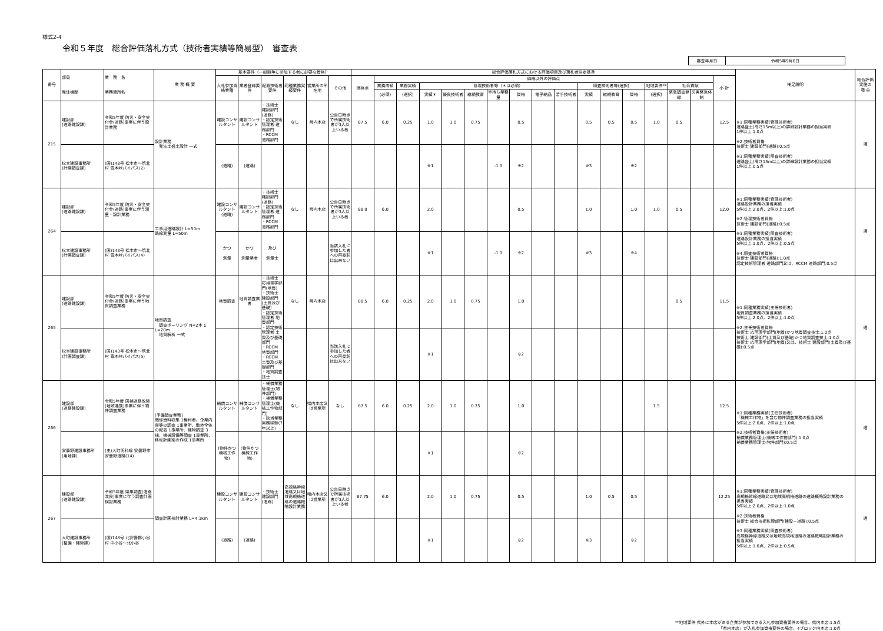様式2-4
令和５年度　総合評価落札方式（技術者実績等簡易型）　審査表
| 審査年月日 | 令和5年9月6日 |
| 番号 | 部局 発注機関 | 業 務 名 業務箇所名 | 業 務 概 要 | 基本要件（一般競争に参加する者に必要な資格） | | | | | | 総合評価落札方式における評価項目及び落札者決定基準 | | | | | | | | | | | | | | | | | 補足説明 | 総合評価 実施の 適 否 |
| --- | --- | --- | --- | --- | --- | --- | --- | --- | --- | --- | --- | --- | --- | --- | --- | --- | --- | --- | --- | --- | --- | --- | --- | --- | --- | --- | --- | --- |
| | | | | 入札参加資格業種 | 業者登録要件 | 配置技術者要件 | 同種業務実績要件 | 営業所の所在地 | その他 | 価格点 | 価格以外の評価点 | | | | | | | | | | | | | | | 小 計 | | |
| | | | | | | | | | | | 業務成績 | 業務実績 | 管理技術者等（＊は必須） | | | | | | | 照査技術者等(選択) | | | 地域要件** | 社会貢献 | | | | |
| | | | | | | | | | | | (必須) | (選択) | 実績＊ | 優良技術者 | 継続教育 | 手持ち業務量 | 資格 | 電子納品 | 若手技術者 | 実績 | 継続教育 | 資格 | (選択) | 緊急調査登録 | 災害緊急体制 | | | |
| 215 | 建設部 (道路建設課) | 令和5年度 防災・安全交付金(道路)事業に伴う設計業務 | 設計業務 発生土盛土設計 一式 | 建設コンサルタント | 建設コンサルタント | ・技術士 建設部門(道路) ・認定技術管理者 道路部門 ・RCCM 道路部門 | なし | 県内本店 | 公告日時点で所属技術者が3人以上いる者 | 87.5 | 6.0 | 0.25 | 1.0 | 1.0 | 0.75 | | 0.5 | | | 0.5 | 0.5 | 0.5 | 1.0 | 0.5 | | 12.5 | ※1:同種業務実績(管理技術者) 道路盛土(高さ15m以上)の詳細設計業務の担当実績 1件以上:1.0点 ※2:技術者資格 技術士 建設部門(道路):0.5点 ※3:同種業務実績(照査技術者) 道路盛土(高さ15m以上)の詳細設計業務の担当実績 1件以上:0.5点 | 適 |
| | 松本建設事務所 (計画調査課) | (国)143号 松本市～筑北村 青木峠バイパス(2) | | (道路) | (道路) | | | | | | | | ※1 | | | -1.0 | ※2 | | | ※3 | | ※2 | | | | | | |
| 264 | 建設部 (道路建設課) | 令和5年度 防災・安全交付金(道路)事業に伴う測量・設計業務 | 工事用道路設計 L=50m 路線測量 L=50m | 建設コンサルタント (道路) | 建設コンサルタント | ・技術士 建設部門(道路) ・認定技術管理者 道路部門 ・RCCM 道路部門 | なし | 県内本店 | 公告日時点で所属技術者が3人以上いる者 | 88.0 | 6.0 | | 2.0 | | | | 0.5 | | | 1.0 | | 1.0 | 1.0 | 0.5 | | 12.0 | ※1:同種業務実績(管理技術者) 道路設計業務の担当実績 5件以上:2.0点、2件以上:1.0点 ※2:管理技術者資格 技術士 建設部門(道路):0.5点 ※3:同種業務実績(照査技術者) 道路設計業務の担当実績 5件以上:1.0点、2件以上:0.5点 ※4:照査技術者資格 技術士 建設部門(道路):1.0点 認定技術管理者 道路部門又は、RCCM 道路部門:0.5点 | 適 |
| | 松本建設事務所 (計画調査課) | (国)143号 松本市～筑北村 青木峠バイパス(4) | | かつ 測量 | かつ 測量業者 | 及び 測量士 | | | 当該入札に参加した者への再委託は出来ない | | | | ※1 | | | -1.0 | ※2 | | | ※3 | | ※4 | | | | | | |
| 265 | 建設部 (道路建設課) | 令和5年度 防災・安全交付金(道路)事業に伴う地質調査業務 | 地質調査 調査ボーリング N=2本 Σ L=20m 地質解析 一式 | 地質調査 | 地質調査業者 | ・技術士 応用理学部門(地質) ・技術士 建設部門(土質及び基礎) ・認定技術管理者 地質部門 ・認定技術管理者 土質及び基礎部門 ・RCCM 地質部門 ・RCCM 土質及び基礎部門 ・地質調査技士 | なし | 県内本店 | | 88.5 | 6.0 | 0.25 | 2.0 | 1.0 | 0.75 | | 1.0 | | | | | | | 0.5 | | 11.5 | ※1:同種業務実績(主任技術者) 地質調査業務の担当実績 5件以上:2.0点、2件以上:1.0点 ※2:主任技術者資格 技術士 応用理学部門(地質)かつ地質調査技士:1.0点 技術士 建設部門(土質及び基礎)かつ地質調査技士:1.0点 技術士 応用理学部門(地質)又は、技術士 建設部門(土質及び基礎):0.5点 | 適 |
| | 松本建設事務所 (計画調査課) | (国)143号 松本市～筑北村 青木峠バイパス(5) | | | | | | | 当該入札に参加した者への再委託は出来ない | | | | ※1 | | | | ※2 | | | | | | | | | | | |
| 266 | 建設部 (道路建設課) | 令和5年度 国補道路改築(地域連携)事業に伴う物件調査業務 | [予備調査業務] 関係資料収集 1権利者、企業内容等の調査 1事業所、敷地全体の配置 1事業所、建物調査 3棟、機械設備等調査 1事業所、移転計画案の作成 1事業所 | 補償コンサルタント | 補償コンサルタント | ・補償業務管理士(物件部門) ・補償業務管理士(機械工作物部門) ・該当業務実務経験(7年以上) | なし | 県内本店又は営業所 | なし | 87.5 | 6.0 | 0.25 | 2.0 | 1.0 | 0.75 | | 1.0 | | | | | | 1.5 | | | 12.5 | ※1:同種業務実績(主任技術者) 「機械工作物」を含む物件調査業務の担当実績 5件以上:2.0点、2件以上:1.0点 ※2:技術者資格(主任技術者) 補償業務管理士(機械工作物部門):1.0点 補償業務管理士(物件部門):0.5点 | 適 |
| | 安曇野建設事務所 (用地課) | (主)大町明科線 安曇野市 安曇野道路(14) | | (物件かつ機械工作物) | (物件かつ機械工作物) | | | | | | | | ※1 | | | | ※2 | | | | | | | | | | | |
| 267 | 建設部 (道路建設課) | 令和5年度 県単調査(道路改良)事業に伴う調査計画検討業務 | 調査計画検討業務 L=4.3km | 建設コンサルタント | 建設コンサルタント | ・技術士 建設部門(道路) | 高規格幹線道路又は地域高規格道路の道路概略設計業務 | 県内本店又は営業所 | 公告日時点で所属技術者が3人以上いる者 | 87.75 | 6.0 | | 2.0 | 1.0 | 0.75 | | 0.5 | | | 1.0 | 0.5 | 0.5 | | | | 12.25 | ※1:同種業務実績(管理技術者) 高規格幹線道路又は地域高規格道路の道路概略設計業務の 担当実績 5件以上:2.0点、2件以上:1.0点 ※2:技術者資格 技術士 総合技術監理部門(建設－道路):0.5点 ※3:同種業務実績(照査技術者) 高規格幹線道路又は地域高規格道路の道路概略設計業務の 担当実績 5件以上:1.0点、2件以上:0.5点 | 適 |
| | 大町建設事務所 (整備・建築課) | (国)148号 北安曇郡小谷村 中小谷～北小谷 | | (道路) | (道路) | | | | | | | | ※1 | | | | ※2 | | | ※3 | | ※2 | | | | | | |
**地域要件 県外に本店がある企業が参加できる入札参加資格要件の場合、県内本店:1.5点
「県内本店」が入札参加資格要件の場合、4ブロック内本店:1.0点